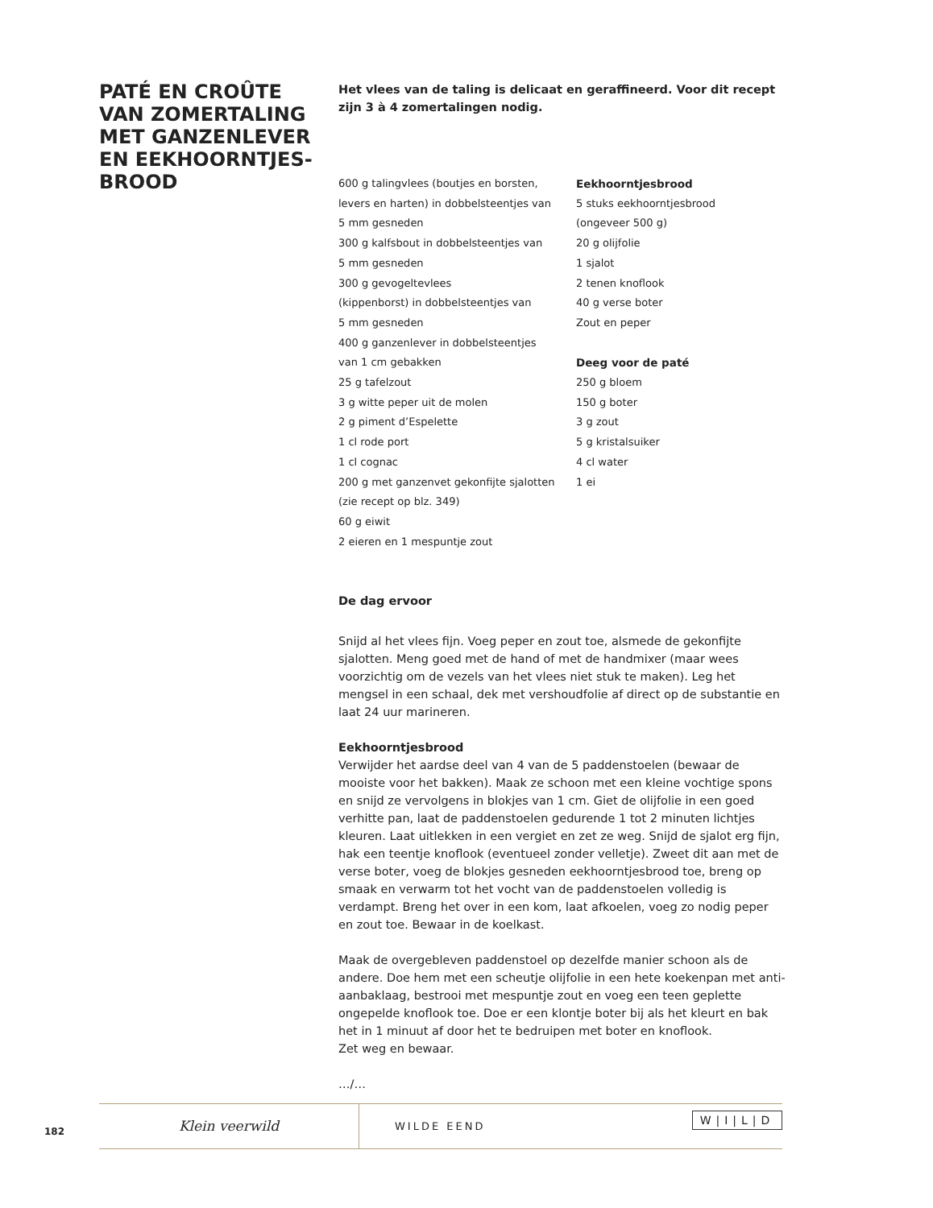PATÉ EN CROÛTE VAN ZOMERTALING MET GANZENLEVER EN EEKHOORNTJES-BROOD
Het vlees van de taling is delicaat en geraffineerd. Voor dit recept zijn 3 à 4 zomertalingen nodig.
600 g talingvlees (boutjes en borsten,
levers en harten) in dobbelsteentjes van
5 mm gesneden
300 g kalfsbout in dobbelsteentjes van
5 mm gesneden
300 g gevogeltevlees
(kippenborst) in dobbelsteentjes van
5 mm gesneden
400 g ganzenlever in dobbelsteentjes
van 1 cm gebakken
25 g tafelzout
3 g witte peper uit de molen
2 g piment d’Espelette
1 cl rode port
1 cl cognac
200 g met ganzenvet gekonfijte sjalotten
(zie recept op blz. 349)
60 g eiwit
2 eieren en 1 mespuntje zout
Eekhoorntjesbrood
5 stuks eekhoorntjesbrood
(ongeveer 500 g)
20 g olijfolie
1 sjalot
2 tenen knoflook
40 g verse boter
Zout en peper
Deeg voor de paté
250 g bloem
150 g boter
3 g zout
5 g kristalsuiker
4 cl water
1 ei
De dag ervoor
Snijd al het vlees fijn. Voeg peper en zout toe, alsmede de gekonfijte sjalotten. Meng goed met de hand of met de handmixer (maar wees voorzichtig om de vezels van het vlees niet stuk te maken). Leg het mengsel in een schaal, dek met vershoudfolie af direct op de substantie en laat 24 uur marineren.
Eekhoorntjesbrood
Verwijder het aardse deel van 4 van de 5 paddenstoelen (bewaar de mooiste voor het bakken). Maak ze schoon met een kleine vochtige spons en snijd ze vervolgens in blokjes van 1 cm. Giet de olijfolie in een goed verhitte pan, laat de paddenstoelen gedurende 1 tot 2 minuten lichtjes kleuren. Laat uitlekken in een vergiet en zet ze weg. Snijd de sjalot erg fijn, hak een teentje knoflook (eventueel zonder velletje). Zweet dit aan met de verse boter, voeg de blokjes gesneden eekhoorntjesbrood toe, breng op smaak en verwarm tot het vocht van de paddenstoelen volledig is verdampt. Breng het over in een kom, laat afkoelen, voeg zo nodig peper en zout toe. Bewaar in de koelkast.
Maak de overgebleven paddenstoel op dezelfde manier schoon als de andere. Doe hem met een scheutje olijfolie in een hete koekenpan met anti-aanbaklaag, bestrooi met mespuntje zout en voeg een teen geplette ongepelde knoflook toe. Doe er een klontje boter bij als het kleurt en bak het in 1 minuut af door het te bedruipen met boter en knoflook.
Zet weg en bewaar.
…/…
182
Klein veerwild
WILDE EEND
W|I|L|D